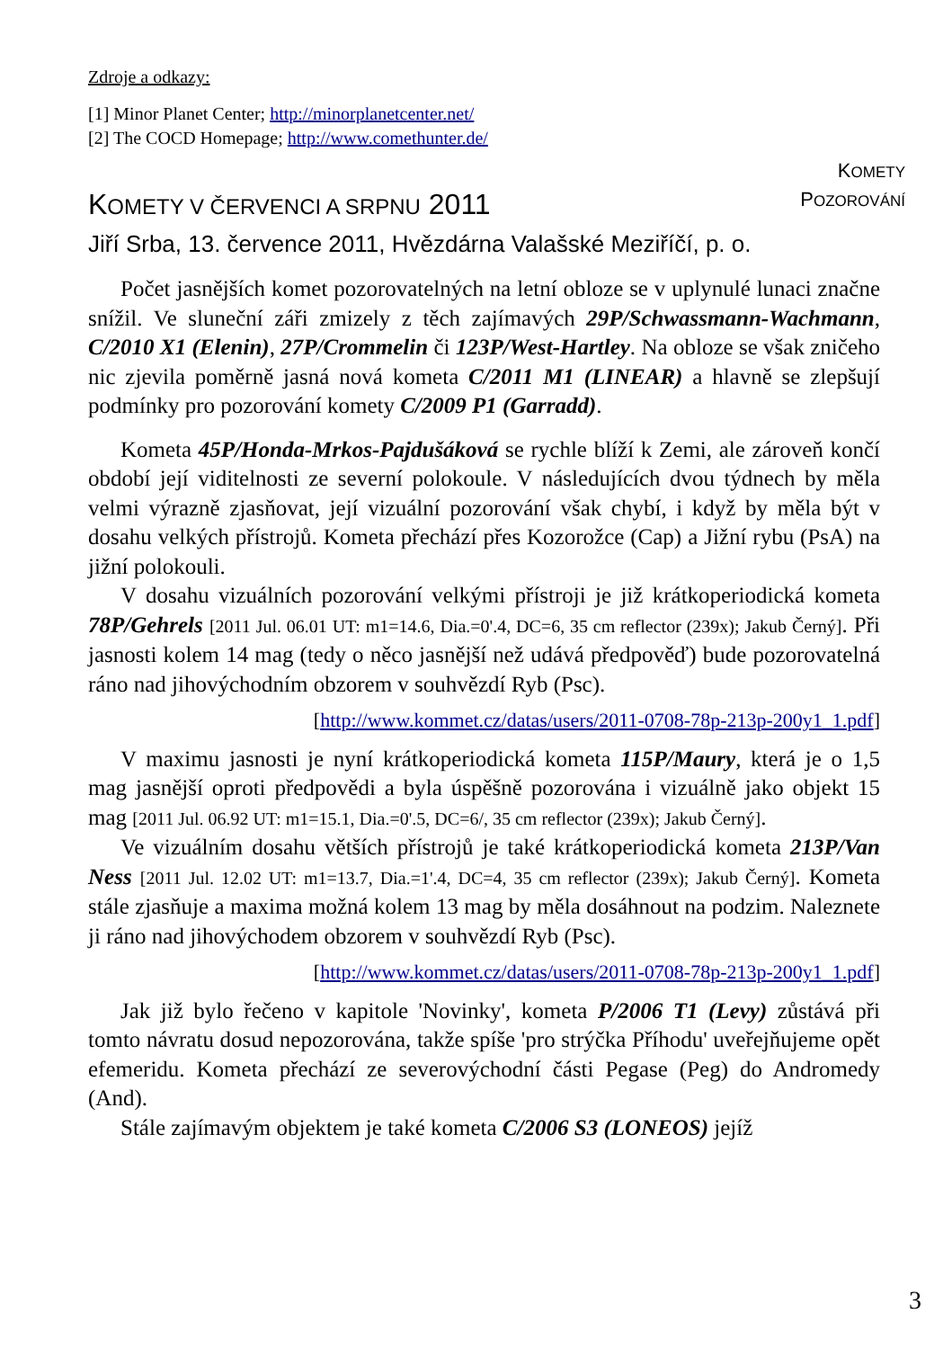Zdroje a odkazy:
[1] Minor Planet Center; http://minorplanetcenter.net/
[2] The COCD Homepage; http://www.comethunter.de/
KOMETY
POZOROVÁNÍ
KOMETY V ČERVENCI A SRPNU 2011
Jiří Srba, 13. července 2011, Hvězdárna Valašské Meziříčí, p. o.
Počet jasnějších komet pozorovatelných na letní obloze se v uplynulé lunaci značne snížil. Ve sluneční záři zmizely z těch zajímavých 29P/Schwassmann-Wachmann, C/2010 X1 (Elenin), 27P/Crommelin či 123P/West-Hartley. Na obloze se však zničeho nic zjevila poměrně jasná nová kometa C/2011 M1 (LINEAR) a hlavně se zlepšují podmínky pro pozorování komety C/2009 P1 (Garradd).
Kometa 45P/Honda-Mrkos-Pajdušáková se rychle blíží k Zemi, ale zároveň končí období její viditelnosti ze severní polokoule. V následujících dvou týdnech by měla velmi výrazně zjasňovat, její vizuální pozorování však chybí, i když by měla být v dosahu velkých přístrojů. Kometa přechází přes Kozorožce (Cap) a Jižní rybu (PsA) na jižní polokouli.
V dosahu vizuálních pozorování velkými přístroji je již krátkoperiodická kometa 78P/Gehrels [2011 Jul. 06.01 UT: m1=14.6, Dia.=0'.4, DC=6, 35 cm reflector (239x); Jakub Černý]. Při jasnosti kolem 14 mag (tedy o něco jasnější než udává předpověď) bude pozorovatelná ráno nad jihovýchodním obzorem v souhvězdí Ryb (Psc).
[http://www.kommet.cz/datas/users/2011-0708-78p-213p-200y1_1.pdf]
V maximu jasnosti je nyní krátkoperiodická kometa 115P/Maury, která je o 1,5 mag jasnější oproti předpovědi a byla úspěšně pozorována i vizuálně jako objekt 15 mag [2011 Jul. 06.92 UT: m1=15.1, Dia.=0'.5, DC=6/, 35 cm reflector (239x); Jakub Černý].
Ve vizuálním dosahu větších přístrojů je také krátkoperiodická kometa 213P/Van Ness [2011 Jul. 12.02 UT: m1=13.7, Dia.=1'.4, DC=4, 35 cm reflector (239x); Jakub Černý]. Kometa stále zjasňuje a maxima možná kolem 13 mag by měla dosáhnout na podzim. Naleznete ji ráno nad jihovýchodem obzorem v souhvězdí Ryb (Psc).
[http://www.kommet.cz/datas/users/2011-0708-78p-213p-200y1_1.pdf]
Jak již bylo řečeno v kapitole 'Novinky', kometa P/2006 T1 (Levy) zůstává při tomto návratu dosud nepozorována, takže spíše 'pro strýčka Příhodu' uveřejňujeme opět efemeridu. Kometa přechází ze severovýchodní části Pegase (Peg) do Andromedy (And).
Stále zajímavým objektem je také kometa C/2006 S3 (LONEOS) jejíž
3